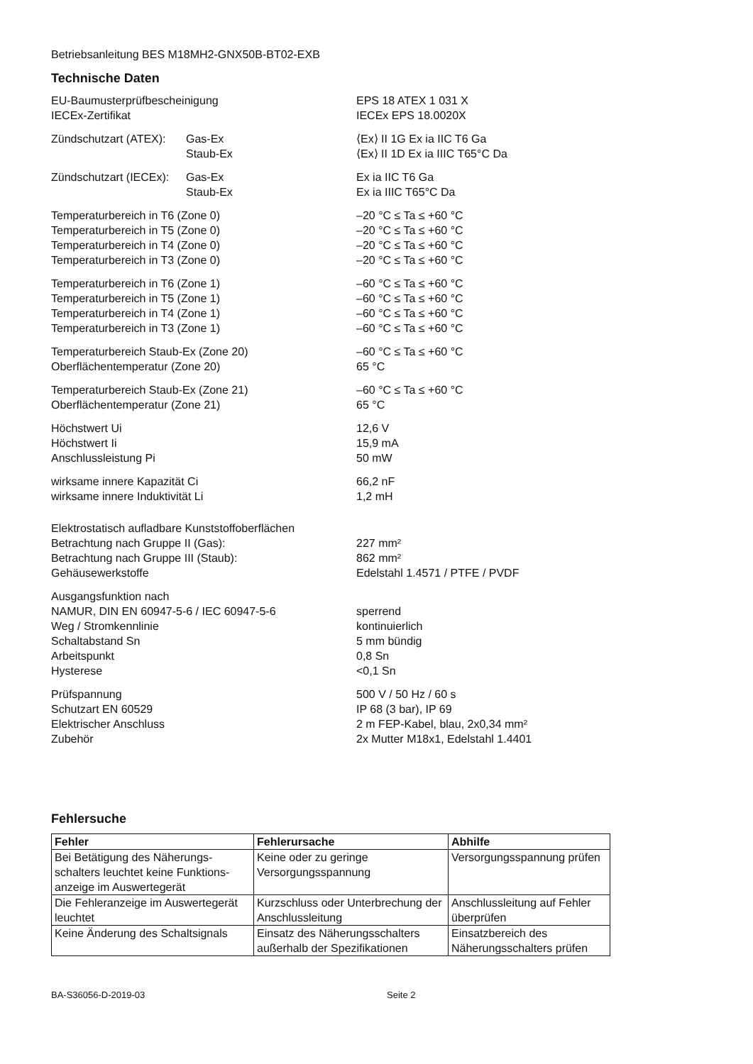Betriebsanleitung BES M18MH2-GNX50B-BT02-EXB
Technische Daten
EU-Baumusterprüfbescheinigung EPS 18 ATEX 1 031 X
IECEx-Zertifikat IECEx EPS 18.0020X
Zündschutzart (ATEX): Gas-Ex ⟨Ex⟩ II 1G Ex ia IIC T6 Ga
Staub-Ex ⟨Ex⟩ II 1D Ex ia IIIC T65°C Da
Zündschutzart (IECEx): Gas-Ex Ex ia IIC T6 Ga
Staub-Ex Ex ia IIIC T65°C Da
Temperaturbereich in T6 (Zone 0) –20 °C ≤ Ta ≤ +60 °C
Temperaturbereich in T5 (Zone 0) –20 °C ≤ Ta ≤ +60 °C
Temperaturbereich in T4 (Zone 0) –20 °C ≤ Ta ≤ +60 °C
Temperaturbereich in T3 (Zone 0) –20 °C ≤ Ta ≤ +60 °C
Temperaturbereich in T6 (Zone 1) –60 °C ≤ Ta ≤ +60 °C
Temperaturbereich in T5 (Zone 1) –60 °C ≤ Ta ≤ +60 °C
Temperaturbereich in T4 (Zone 1) –60 °C ≤ Ta ≤ +60 °C
Temperaturbereich in T3 (Zone 1) –60 °C ≤ Ta ≤ +60 °C
Temperaturbereich Staub-Ex (Zone 20) –60 °C ≤ Ta ≤ +60 °C
Oberflächentemperatur (Zone 20) 65 °C
Temperaturbereich Staub-Ex (Zone 21) –60 °C ≤ Ta ≤ +60 °C
Oberflächentemperatur (Zone 21) 65 °C
Höchstwert Ui 12,6 V
Höchstwert Ii 15,9 mA
Anschlussleistung Pi 50 mW
wirksame innere Kapazität Ci 66,2 nF
wirksame innere Induktivität Li 1,2 mH
Elektrostatisch aufladbare Kunststoffoberflächen
Betrachtung nach Gruppe II (Gas): 227 mm²
Betrachtung nach Gruppe III (Staub): 862 mm²
Gehäusewerkstoffe Edelstahl 1.4571 / PTFE / PVDF
Ausgangsfunktion nach
NAMUR, DIN EN 60947-5-6 / IEC 60947-5-6 sperrend
Weg / Stromkennlinie kontinuierlich
Schaltabstand Sn 5 mm bündig
Arbeitspunkt 0,8 Sn
Hysterese <0,1 Sn
Prüfspannung 500 V / 50 Hz / 60 s
Schutzart EN 60529 IP 68 (3 bar), IP 69
Elektrischer Anschluss 2 m FEP-Kabel, blau, 2x0,34 mm²
Zubehör 2x Mutter M18x1, Edelstahl 1.4401
Fehlersuche
| Fehler | Fehlerursache | Abhilfe |
| --- | --- | --- |
| Bei Betätigung des Näherungs-schalters leuchtet keine Funktions-anzeige im Auswertegerät | Keine oder zu geringe Versorgungsspannung | Versorgungsspannung prüfen |
| Die Fehleranzeige im Auswertegerät leuchtet | Kurzschluss oder Unterbrechung der Anschlussleitung | Anschlussleitung auf Fehler überprüfen |
| Keine Änderung des Schaltsignals | Einsatz des Näherungsschalters außerhalb der Spezifikationen | Einsatzbereich des Näherungsschalters prüfen |
BA-S36056-D-2019-03 Seite 2